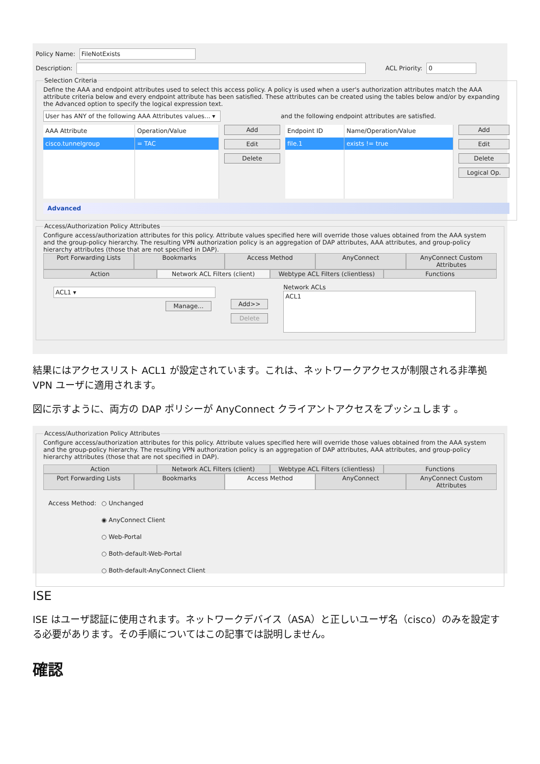Policy Name: FileNotExists
Description: ACL Priority: 0
Selection Criteria
Define the AAA and endpoint attributes used to select this access policy. A policy is used when a user's authorization attributes match the AAA attribute criteria below and every endpoint attribute has been satisfied. These attributes can be created using the tables below and/or by expanding the Advanced option to specify the logical expression text.
User has ANY of the following AAA Attributes values... ▾ and the following endpoint attributes are satisfied.
| AAA Attribute | Operation/Value |
| --- | --- |
| cisco.tunnelgroup | = TAC |
Add
Edit
Delete
| Endpoint ID | Name/Operation/Value |
| --- | --- |
| file.1 | exists != true |
Add
Edit
Delete
Logical Op.
Advanced
Access/Authorization Policy Attributes
Configure access/authorization attributes for this policy. Attribute values specified here will override those values obtained from the AAA system and the group-policy hierarchy. The resulting VPN authorization policy is an aggregation of DAP attributes, AAA attributes, and group-policy hierarchy attributes (those that are not specified in DAP).
Port Forwarding Lists Bookmarks Access Method AnyConnect AnyConnect Custom Attributes
Action Network ACL Filters (client) Webtype ACL Filters (clientless) Functions
ACL1 ▾
Manage...
Add>>
Delete
Network ACLs
ACL1
結果にはアクセスリスト ACL1 が設定されています。これは、ネットワークアクセスが制限される非準拠 VPN ユーザに適用されます。
図に示すように、両方の DAP ポリシーが AnyConnect クライアントアクセスをプッシュします 。
Access/Authorization Policy Attributes
Configure access/authorization attributes for this policy. Attribute values specified here will override those values obtained from the AAA system and the group-policy hierarchy. The resulting VPN authorization policy is an aggregation of DAP attributes, AAA attributes, and group-policy hierarchy attributes (those that are not specified in DAP).
Action Network ACL Filters (client) Webtype ACL Filters (clientless) Functions
Port Forwarding Lists Bookmarks Access Method AnyConnect AnyConnect Custom Attributes
Access Method: ○ Unchanged
◉ AnyConnect Client
○ Web-Portal
○ Both-default-Web-Portal
○ Both-default-AnyConnect Client
ISE
ISE はユーザ認証に使用されます。ネットワークデバイス（ASA）と正しいユーザ名（cisco）のみを設定する必要があります。その手順についてはこの記事では説明しません。
確認